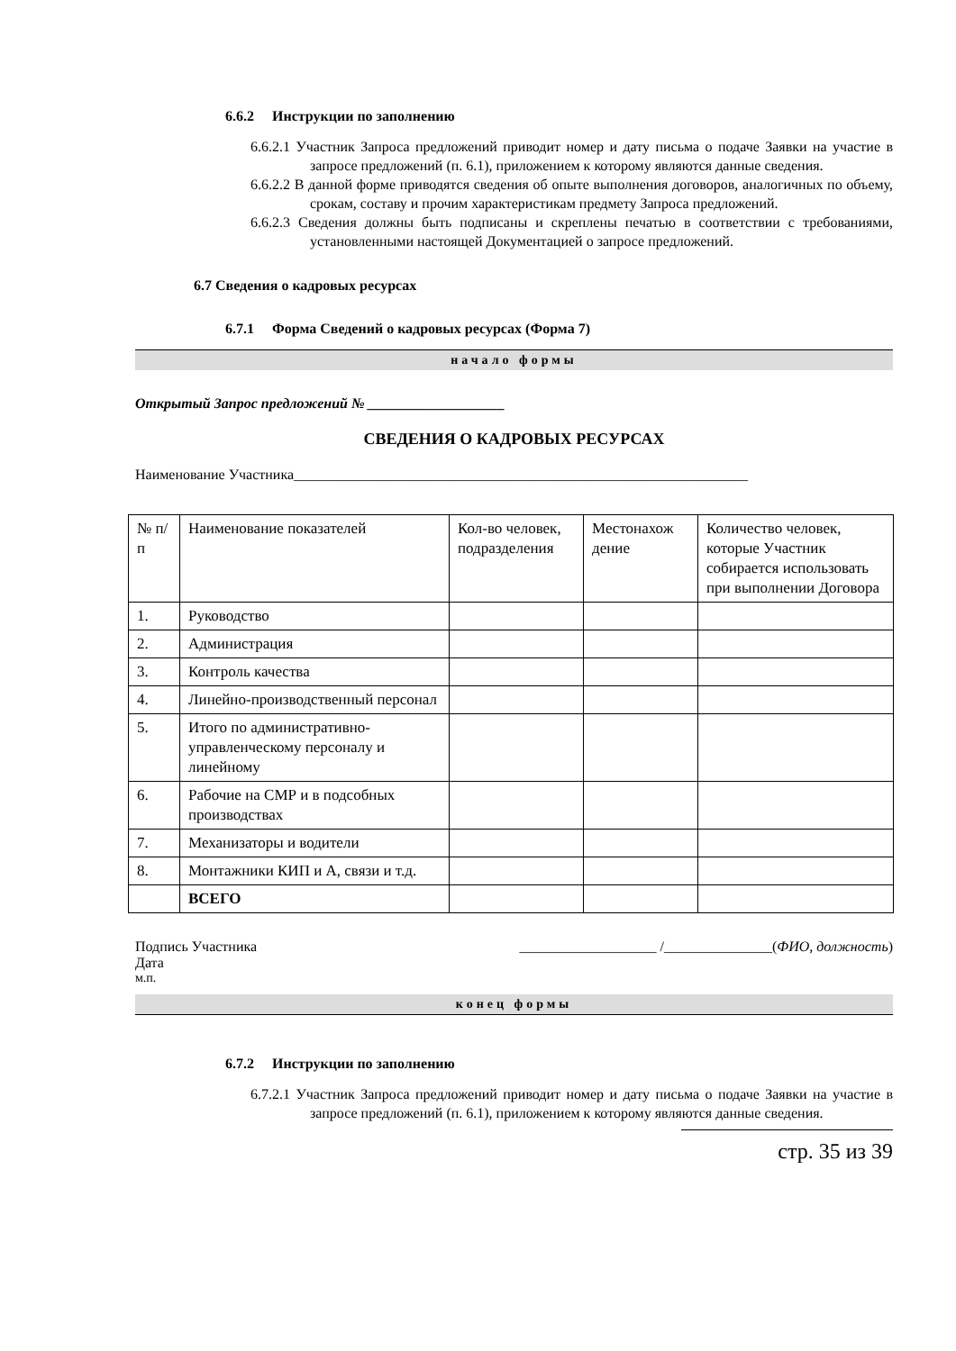6.6.2 Инструкции по заполнению
6.6.2.1 Участник Запроса предложений приводит номер и дату письма о подаче Заявки на участие в запросе предложений (п. 6.1), приложением к которому являются данные сведения.
6.6.2.2 В данной форме приводятся сведения об опыте выполнения договоров, аналогичных по объему, срокам, составу и прочим характеристикам предмету Запроса предложений.
6.6.2.3 Сведения должны быть подписаны и скреплены печатью в соответствии с требованиями, установленными настоящей Документацией о запросе предложений.
6.7 Сведения о кадровых ресурсах
6.7.1 Форма Сведений о кадровых ресурсах (Форма 7)
начало формы
Открытый Запрос предложений № ___________________
СВЕДЕНИЯ О КАДРОВЫХ РЕСУРСАХ
Наименование Участника_______________________________________________________________
| № п/п | Наименование показателей | Кол-во человек, подразделения | Местонахож дение | Количество человек, которые Участник собирается использовать при выполнении Договора |
| 1. | Руководство | | | |
| 2. | Администрация | | | |
| 3. | Контроль качества | | | |
| 4. | Линейно-производственный персонал | | | |
| 5. | Итого по административно-управленческому персоналу и линейному | | | |
| 6. | Рабочие на СМР и в подсобных производствах | | | |
| 7. | Механизаторы и водители | | | |
| 8. | Монтажники КИП и А, связи и т.д. | | | |
| | ВСЕГО | | | |
Подпись Участника ___________________ /_______________(ФИО, должность)
Дата
м.п.
конец формы
6.7.2 Инструкции по заполнению
6.7.2.1 Участник Запроса предложений приводит номер и дату письма о подаче Заявки на участие в запросе предложений (п. 6.1), приложением к которому являются данные сведения.
стр. 35 из 39